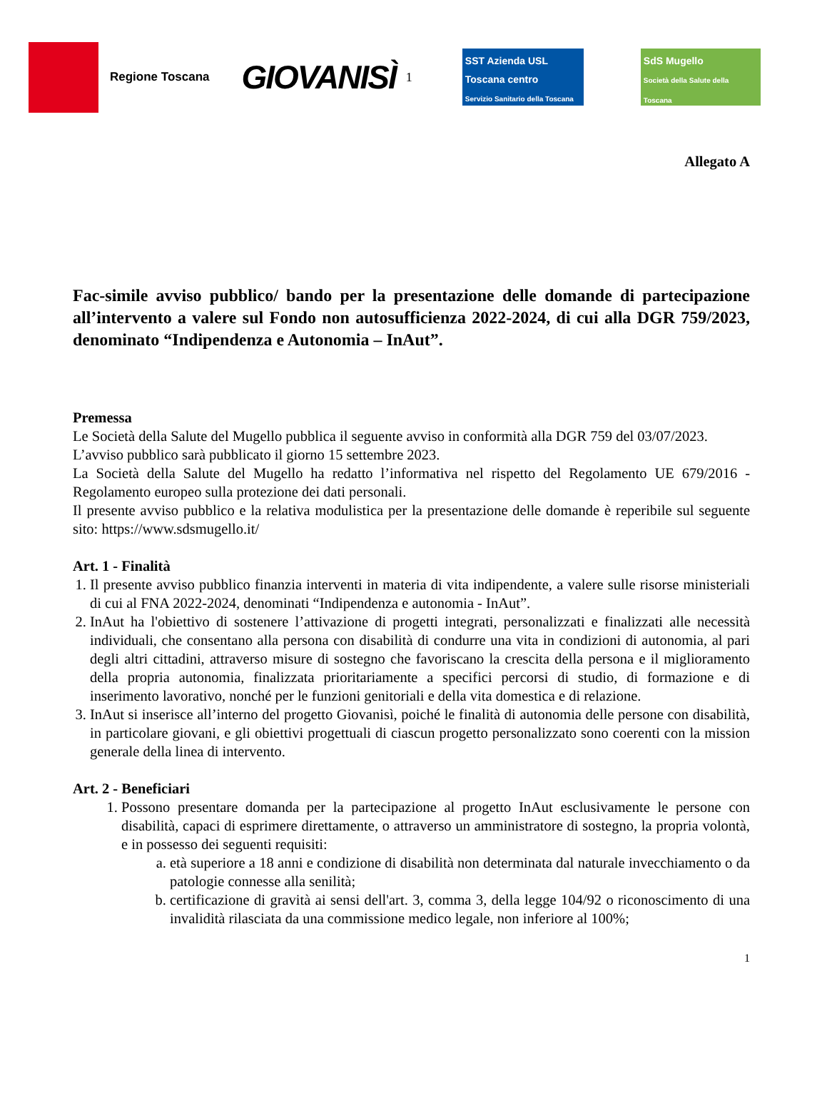Regione Toscana
GIOVANISÌ
<sup>1</sup>
SST Azienda USL Toscana centro
Servizio Sanitario della Toscana
SdS Mugello
Società della Salute della Toscana
Allegato A
Fac-simile avviso pubblico/ bando per la presentazione delle domande di partecipazione all’intervento a valere sul Fondo non autosufficienza 2022-2024, di cui alla DGR 759/2023, denominato “Indipendenza e Autonomia – InAut”.
Premessa
Le Società della Salute del Mugello pubblica il seguente avviso in conformità alla DGR 759 del 03/07/2023.
L’avviso pubblico sarà pubblicato il giorno 15 settembre 2023.
La Società della Salute del Mugello ha redatto l’informativa nel rispetto del Regolamento UE 679/2016 - Regolamento europeo sulla protezione dei dati personali.
Il presente avviso pubblico e la relativa modulistica per la presentazione delle domande è reperibile sul seguente sito: https://www.sdsmugello.it/
Art. 1 - Finalità
1. Il presente avviso pubblico finanzia interventi in materia di vita indipendente, a valere sulle risorse ministeriali di cui al FNA 2022-2024, denominati “Indipendenza e autonomia - InAut”.
2. InAut ha l'obiettivo di sostenere l’attivazione di progetti integrati, personalizzati e finalizzati alle necessità individuali, che consentano alla persona con disabilità di condurre una vita in condizioni di autonomia, al pari degli altri cittadini, attraverso misure di sostegno che favoriscano la crescita della persona e il miglioramento della propria autonomia, finalizzata prioritariamente a specifici percorsi di studio, di formazione e di inserimento lavorativo, nonché per le funzioni genitoriali e della vita domestica e di relazione.
3. InAut si inserisce all’interno del progetto Giovanisì, poiché le finalità di autonomia delle persone con disabilità, in particolare giovani, e gli obiettivi progettuali di ciascun progetto personalizzato sono coerenti con la mission generale della linea di intervento.
Art. 2 - Beneficiari
1. Possono presentare domanda per la partecipazione al progetto InAut esclusivamente le persone con disabilità, capaci di esprimere direttamente, o attraverso un amministratore di sostegno, la propria volontà, e in possesso dei seguenti requisiti:
a. età superiore a 18 anni e condizione di disabilità non determinata dal naturale invecchiamento o da patologie connesse alla senilità;
b. certificazione di gravità ai sensi dell'art. 3, comma 3, della legge 104/92 o riconoscimento di una invalidità rilasciata da una commissione medico legale, non inferiore al 100%;
1